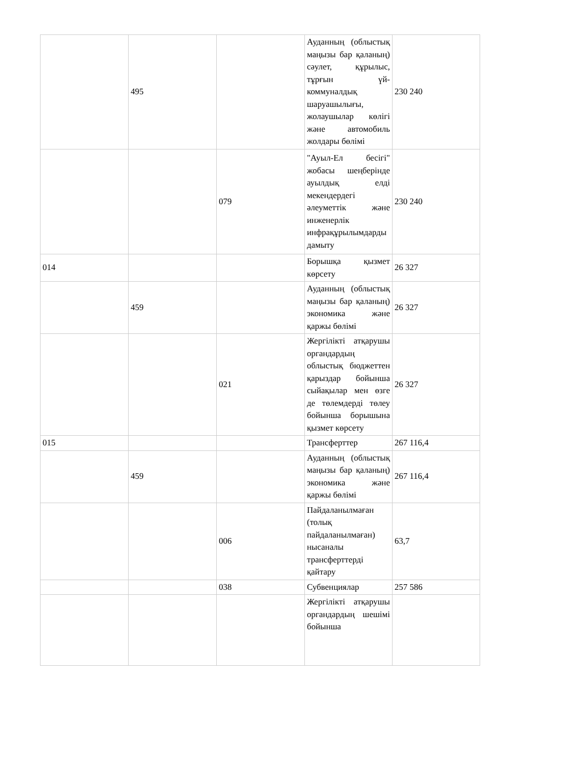| | 495 | | Ауданның (облыстық маңызы бар қаланың) сәулет, құрылыс, тұрғын үй-коммуналдық шаруашылығы, жолаушылар көлігі және автомобиль жолдары бөлімі | 230 240 |
| | | 079 | "Ауыл-Ел бесігі" жобасы шеңберінде ауылдық елді мекендердегі әлеуметтік және инженерлік инфрақұрылымдарды дамыту | 230 240 |
| 014 | | | Борышқа қызмет көрсету | 26 327 |
| | 459 | | Ауданның (облыстық маңызы бар қаланың) экономика және қаржы бөлімі | 26 327 |
| | | 021 | Жергілікті атқарушы органдардың облыстық бюджеттен қарыздар бойынша сыйақылар мен өзге де төлемдерді төлеу бойынша борышына қызмет көрсету | 26 327 |
| 015 | | | Трансферттер | 267 116,4 |
| | 459 | | Ауданның (облыстық маңызы бар қаланың) экономика және қаржы бөлімі | 267 116,4 |
| | | 006 | Пайдаланылмаған (толық пайдаланылмаған) нысаналы трансферттерді қайтару | 63,7 |
| | | 038 | Субвенциялар | 257 586 |
| | | | Жергілікті атқарушы органдардың шешімі бойынша | |